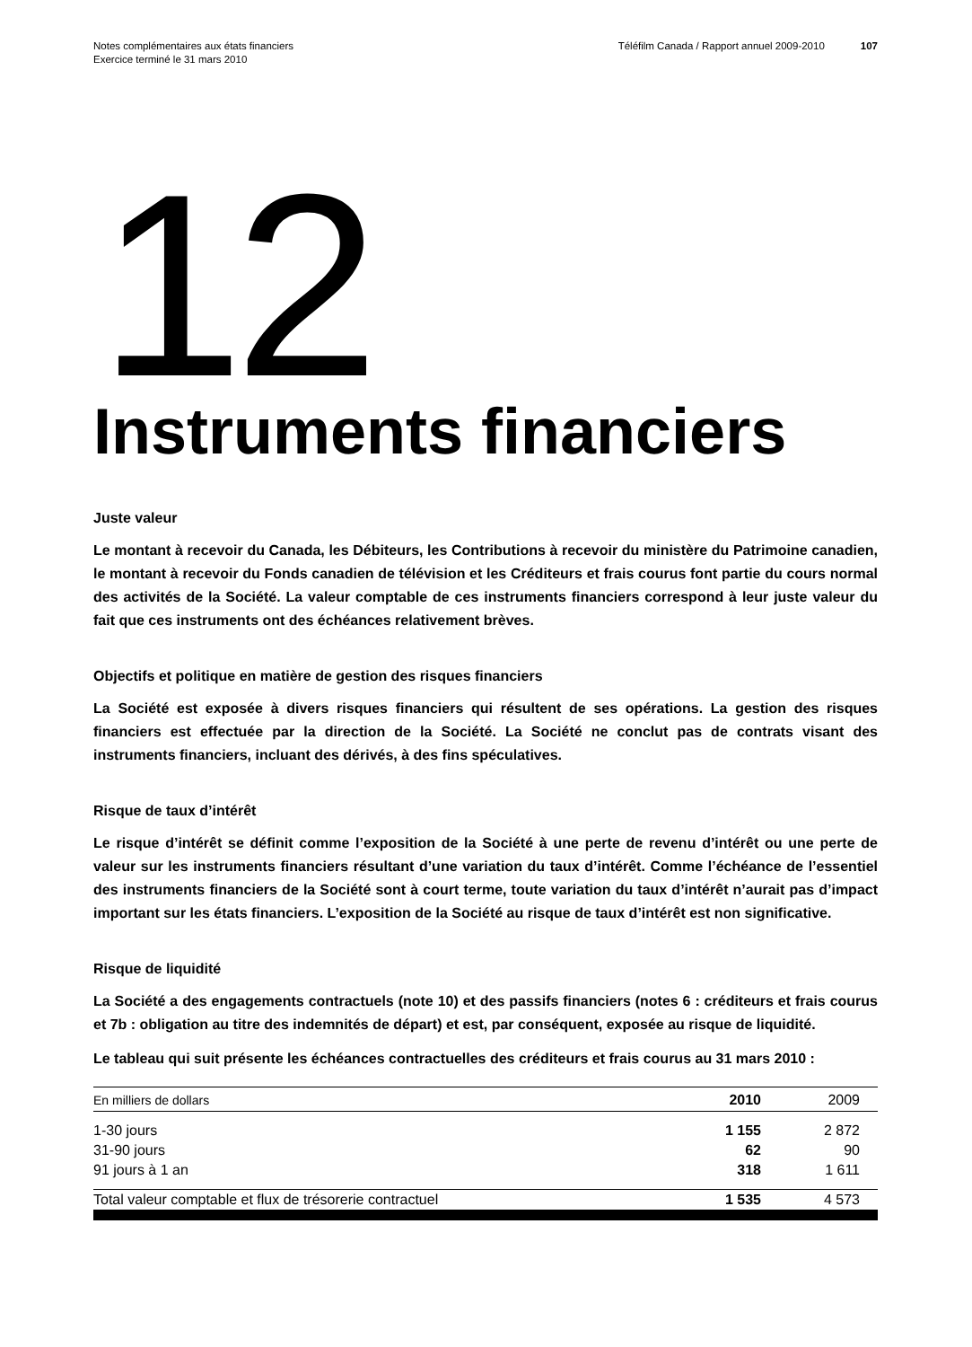Notes complémentaires aux états financiers
Exercice terminé le 31 mars 2010
Téléfilm Canada / Rapport annuel 2009-2010 107
12
Instruments financiers
Juste valeur
Le montant à recevoir du Canada, les Débiteurs, les Contributions à recevoir du ministère du Patrimoine canadien, le montant à recevoir du Fonds canadien de télévision et les Créditeurs et frais courus font partie du cours normal des activités de la Société. La valeur comptable de ces instruments financiers correspond à leur juste valeur du fait que ces instruments ont des échéances relativement brèves.
Objectifs et politique en matière de gestion des risques financiers
La Société est exposée à divers risques financiers qui résultent de ses opérations. La gestion des risques financiers est effectuée par la direction de la Société. La Société ne conclut pas de contrats visant des instruments financiers, incluant des dérivés, à des fins spéculatives.
Risque de taux d’intérêt
Le risque d’intérêt se définit comme l’exposition de la Société à une perte de revenu d’intérêt ou une perte de valeur sur les instruments financiers résultant d’une variation du taux d’intérêt. Comme l’échéance de l’essentiel des instruments financiers de la Société sont à court terme, toute variation du taux d’intérêt n’aurait pas d’impact important sur les états financiers. L’exposition de la Société au risque de taux d’intérêt est non significative.
Risque de liquidité
La Société a des engagements contractuels (note 10) et des passifs financiers (notes 6 : créditeurs et frais courus et 7b : obligation au titre des indemnités de départ) et est, par conséquent, exposée au risque de liquidité.
Le tableau qui suit présente les échéances contractuelles des créditeurs et frais courus au 31 mars 2010 :
| En milliers de dollars | 2010 | 2009 |
| --- | --- | --- |
| 1-30 jours | 1 155 | 2 872 |
| 31-90 jours | 62 | 90 |
| 91 jours à 1 an | 318 | 1 611 |
| Total valeur comptable et flux de trésorerie contractuel | 1 535 | 4 573 |